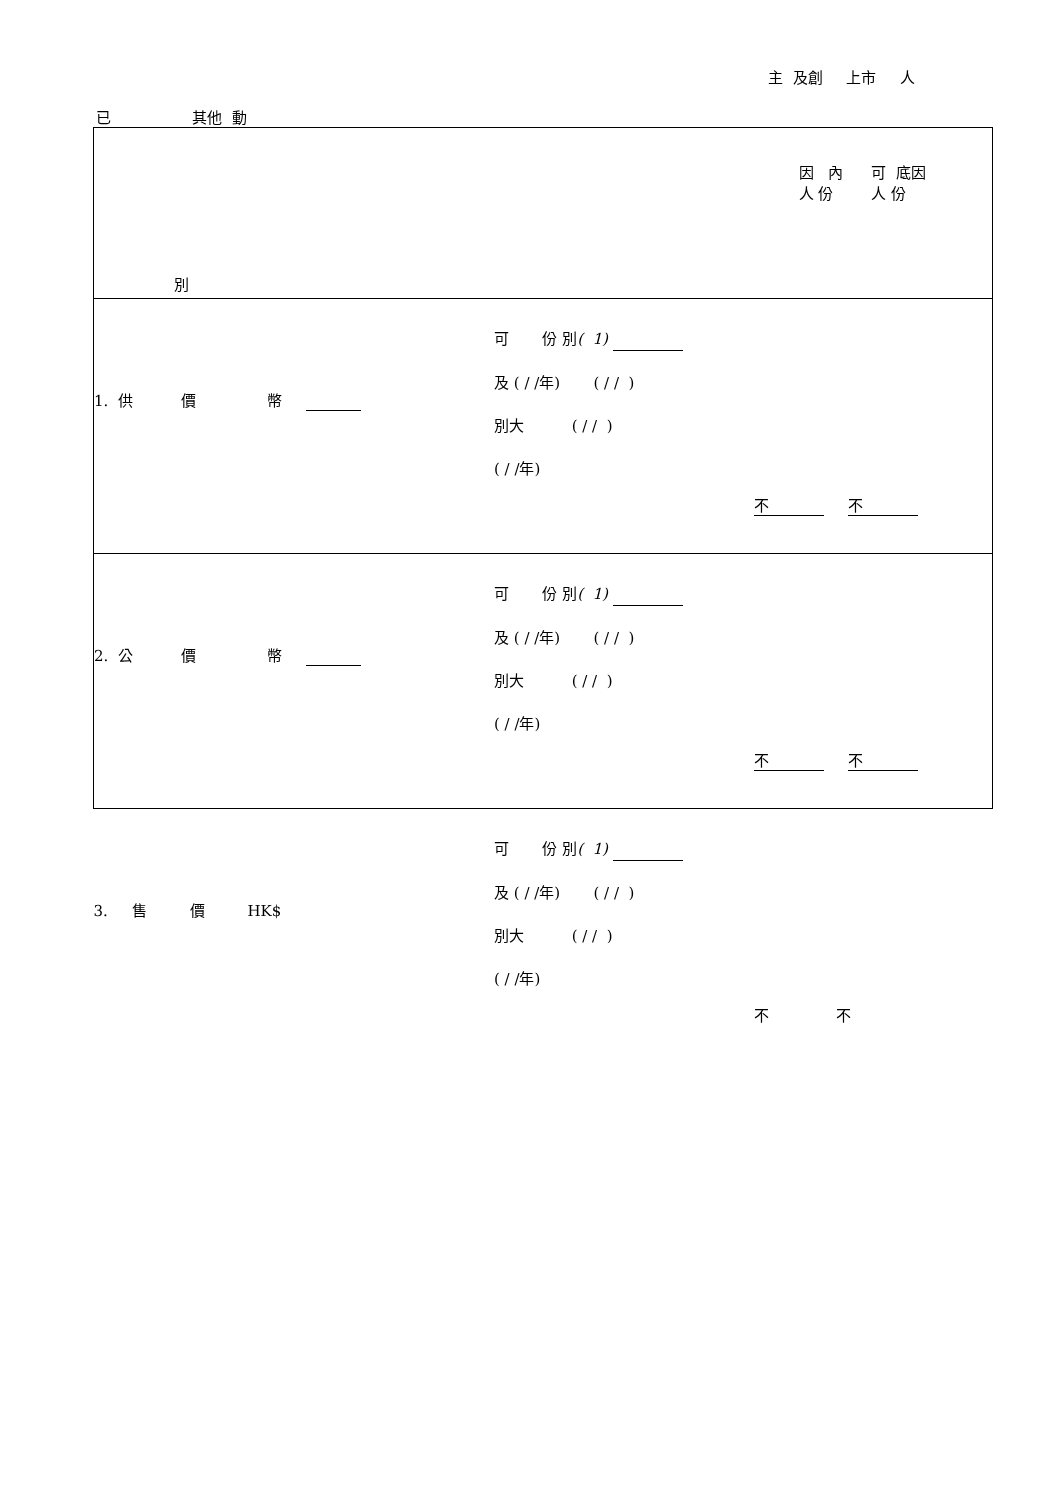主 及創 上市 人
已 其他 動
| 因 內 可 底因 人 份 人 份 別 | | |
| 1. 供 價 幣 | 可 份 別 ( 1) 及 ( / /年) ( / / ) 別大 ( / / ) ( / /年) | 不 不 |
| 2. 公 價 幣 | 可 份 別 ( 1) 及 ( / /年) ( / / ) 別大 ( / / ) ( / /年) | 不 不 |
| 3. 售 價 HK$ | 可 份 別 ( 1) 及 ( / /年) ( / / ) 別大 ( / / ) ( / /年) | 不 不 |